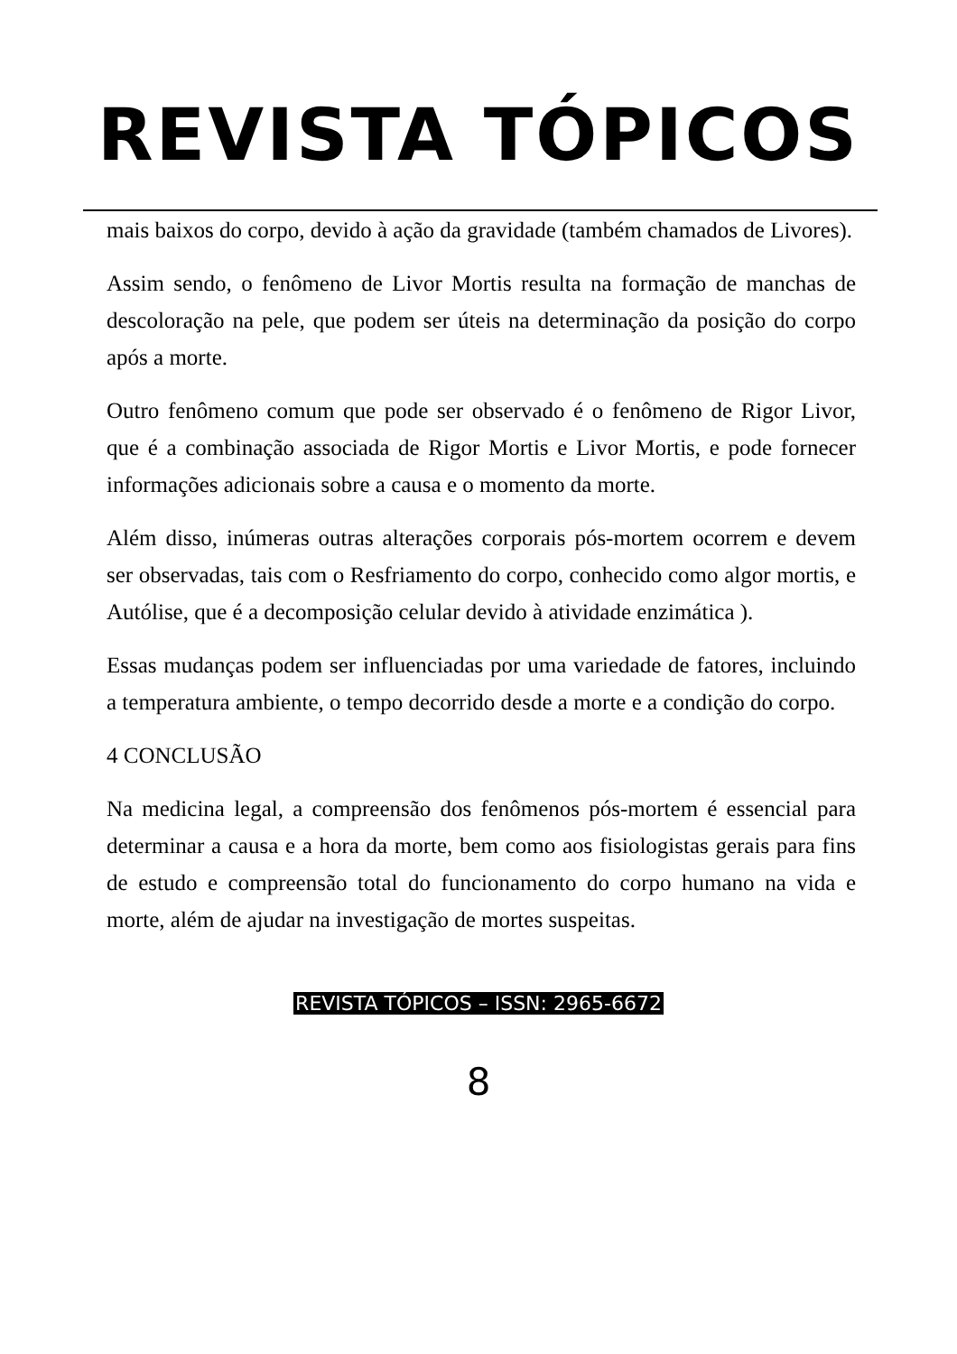REVISTA TÓPICOS
mais baixos do corpo, devido à ação da gravidade (também chamados de Livores).
Assim sendo, o fenômeno de Livor Mortis resulta na formação de manchas de descoloração na pele, que podem ser úteis na determinação da posição do corpo após a morte.
Outro fenômeno comum que pode ser observado é o fenômeno de Rigor Livor, que é a combinação associada de Rigor Mortis e Livor Mortis, e pode fornecer informações adicionais sobre a causa e o momento da morte.
Além disso, inúmeras outras alterações corporais pós-mortem ocorrem e devem ser observadas, tais com o Resfriamento do corpo, conhecido como algor mortis, e Autólise, que é a decomposição celular devido à atividade enzimática ).
Essas mudanças podem ser influenciadas por uma variedade de fatores, incluindo a temperatura ambiente, o tempo decorrido desde a morte e a condição do corpo.
4 CONCLUSÃO
Na medicina legal, a compreensão dos fenômenos pós-mortem é essencial para determinar a causa e a hora da morte, bem como aos fisiologistas gerais para fins de estudo e compreensão total do funcionamento do corpo humano na vida e morte, além de ajudar na investigação de mortes suspeitas.
REVISTA TÓPICOS – ISSN: 2965-6672
8